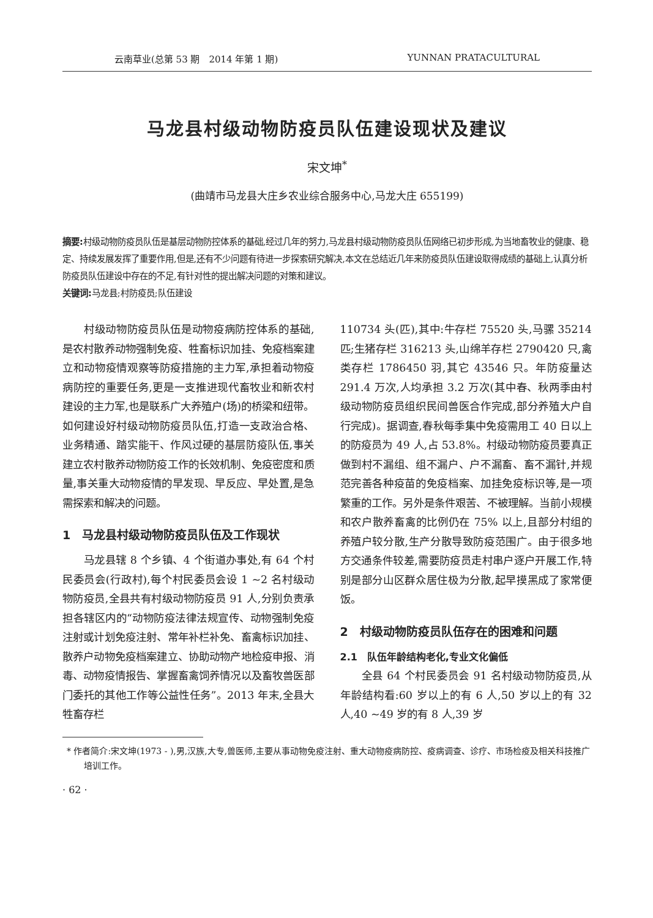云南草业(总第 53 期　2014 年第 1 期) YUNNAN PRATACULTURAL
马龙县村级动物防疫员队伍建设现状及建议
宋文坤<sup>*</sup>
(曲靖市马龙县大庄乡农业综合服务中心,马龙大庄 655199)
摘要: 村级动物防疫员队伍是基层动物防控体系的基础,经过几年的努力,马龙县村级动物防疫员队伍网络已初步形成,为当地畜牧业的健康、稳定、持续发展发挥了重要作用,但是,还有不少问题有待进一步探索研究解决,本文在总结近几年来防疫员队伍建设取得成绩的基础上,认真分析防疫员队伍建设中存在的不足,有针对性的提出解决问题的对策和建议。
关键词: 马龙县;村防疫员;队伍建设
村级动物防疫员队伍是动物疫病防控体系的基础,是农村散养动物强制免疫、牲畜标识加挂、免疫档案建立和动物疫情观察等防疫措施的主力军,承担着动物疫病防控的重要任务,更是一支推进现代畜牧业和新农村建设的主力军,也是联系广大养殖户(场)的桥梁和纽带。如何建设好村级动物防疫员队伍,打造一支政治合格、业务精通、踏实能干、作风过硬的基层防疫队伍,事关建立农村散养动物防疫工作的长效机制、免疫密度和质量,事关重大动物疫情的早发现、早反应、早处置,是急需探索和解决的问题。
1　马龙县村级动物防疫员队伍及工作现状
马龙县辖 8 个乡镇、4 个街道办事处,有 64 个村民委员会(行政村),每个村民委员会设 1 ~2 名村级动物防疫员,全县共有村级动物防疫员 91 人,分别负责承担各辖区内的“动物防疫法律法规宣传、动物强制免疫注射或计划免疫注射、常年补栏补免、畜禽标识加挂、散养户动物免疫档案建立、协助动物产地检疫申报、消毒、动物疫情报告、掌握畜禽饲养情况以及畜牧兽医部门委托的其他工作等公益性任务”。2013 年末,全县大牲畜存栏
110734 头(匹),其中:牛存栏 75520 头,马骡 35214 匹;生猪存栏 316213 头,山绵羊存栏 2790420 只,禽类存栏 1786450 羽,其它 43546 只。年防疫量达 291.4 万次,人均承担 3.2 万次(其中春、秋两季由村级动物防疫员组织民间兽医合作完成,部分养殖大户自行完成)。据调查,春秋每季集中免疫需用工 40 日以上的防疫员为 49 人,占 53.8%。村级动物防疫员要真正做到村不漏组、组不漏户、户不漏畜、畜不漏针,并规范完善各种疫苗的免疫档案、加挂免疫标识等,是一项繁重的工作。另外是条件艰苦、不被理解。当前小规模和农户散养畜禽的比例仍在 75% 以上,且部分村组的养殖户较分散,生产分散导致防疫范围广。由于很多地方交通条件较差,需要防疫员走村串户逐户开展工作,特别是部分山区群众居住极为分散,起早摸黑成了家常便饭。
2　村级动物防疫员队伍存在的困难和问题
2.1　队伍年龄结构老化,专业文化偏低
全县 64 个村民委员会 91 名村级动物防疫员,从年龄结构看:60 岁以上的有 6 人,50 岁以上的有 32 人,40 ~49 岁的有 8 人,39 岁
* 作者简介:宋文坤(1973 - ),男,汉族,大专,兽医师,主要从事动物免疫注射、重大动物疫病防控、疫病调查、诊疗、市场检疫及相关科技推广培训工作。
· 62 ·